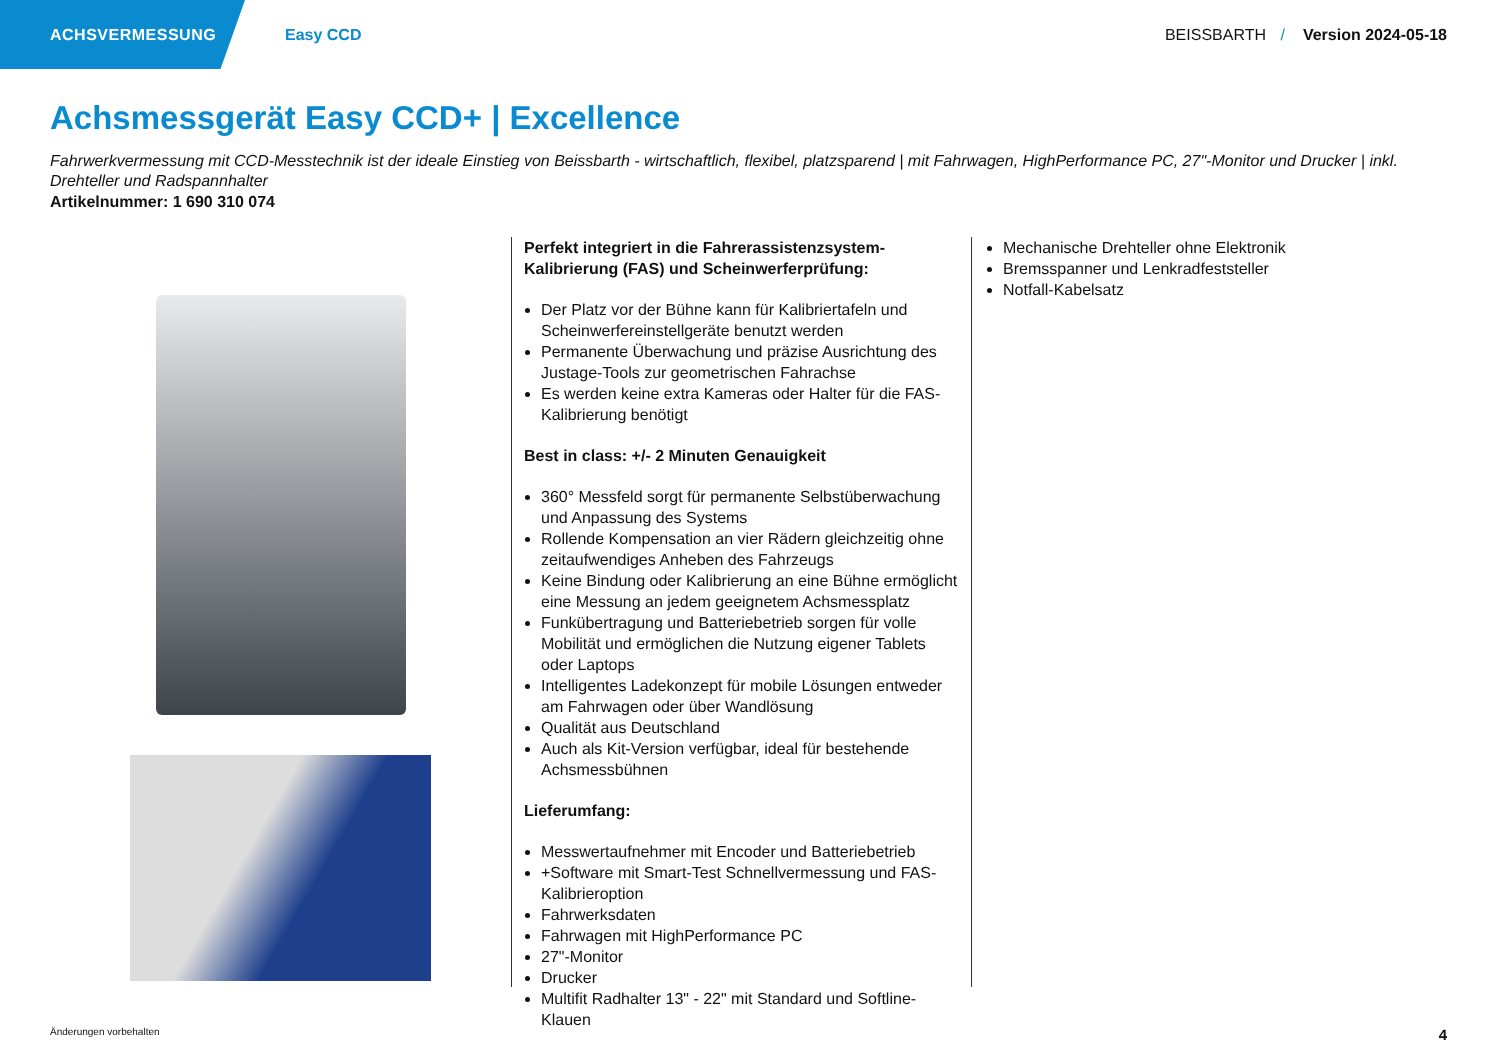ACHSVERMESSUNG
Easy CCD BEISSBARTH / Version 2024-05-18
Achsmessgerät Easy CCD+ | Excellence
Fahrwerkvermessung mit CCD-Messtechnik ist der ideale Einstieg von Beissbarth - wirtschaftlich, flexibel, platzsparend | mit Fahrwagen, HighPerformance PC, 27"-Monitor und Drucker | inkl. Drehteller und Radspannhalter
Artikelnummer: 1 690 310 074
Perfekt integriert in die Fahrerassistenzsystem-Kalibrierung (FAS) und Scheinwerferprüfung:
Der Platz vor der Bühne kann für Kalibriertafeln und Scheinwerfereinstellgeräte benutzt werden
Permanente Überwachung und präzise Ausrichtung des Justage-Tools zur geometrischen Fahrachse
Es werden keine extra Kameras oder Halter für die FAS-Kalibrierung benötigt
Best in class: +/- 2 Minuten Genauigkeit
360° Messfeld sorgt für permanente Selbstüberwachung und Anpassung des Systems
Rollende Kompensation an vier Rädern gleichzeitig ohne zeitaufwendiges Anheben des Fahrzeugs
Keine Bindung oder Kalibrierung an eine Bühne ermöglicht eine Messung an jedem geeignetem Achsmessplatz
Funkübertragung und Batteriebetrieb sorgen für volle Mobilität und ermöglichen die Nutzung eigener Tablets oder Laptops
Intelligentes Ladekonzept für mobile Lösungen entweder am Fahrwagen oder über Wandlösung
Qualität aus Deutschland
Auch als Kit-Version verfügbar, ideal für bestehende Achsmessbühnen
Lieferumfang:
Messwertaufnehmer mit Encoder und Batteriebetrieb
+Software mit Smart-Test Schnellvermessung und FAS-Kalibrieroption
Fahrwerksdaten
Fahrwagen mit HighPerformance PC
27"-Monitor
Drucker
Multifit Radhalter 13" - 22" mit Standard und Softline-Klauen
Mechanische Drehteller ohne Elektronik
Bremsspanner und Lenkradfeststeller
Notfall-Kabelsatz
Änderungen vorbehalten 4